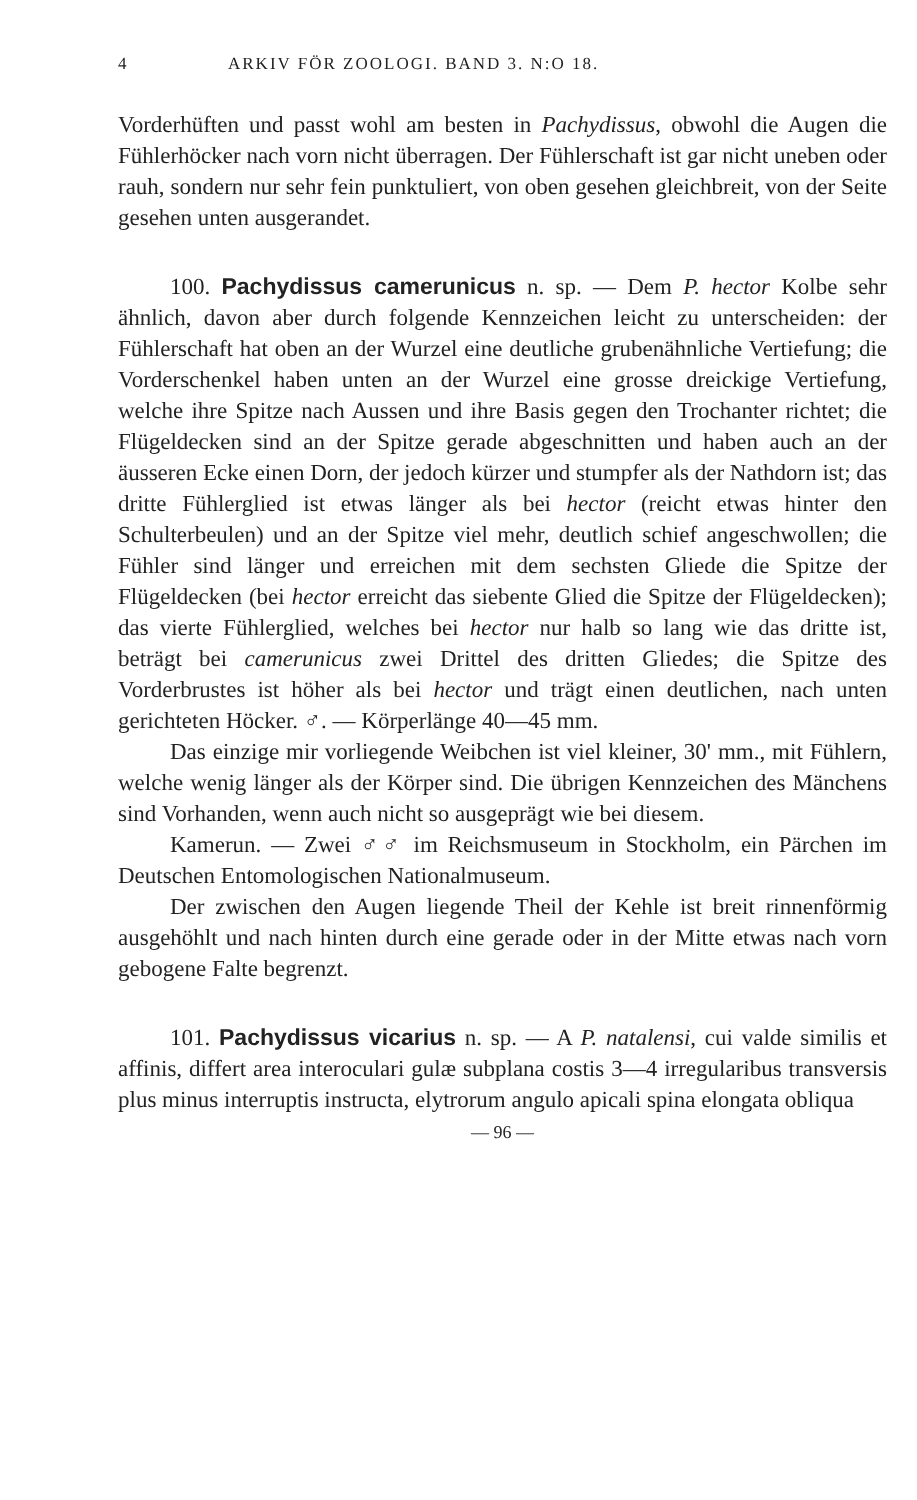4 ARKIV FÖR ZOOLOGI. BAND 3. N:O 18.
Vorderhüften und passt wohl am besten in Pachydissus, obwohl die Augen die Fühlerhöcker nach vorn nicht überragen. Der Fühlerschaft ist gar nicht uneben oder rauh, sondern nur sehr fein punktuliert, von oben gesehen gleichbreit, von der Seite gesehen unten ausgerandet.
100. Pachydissus camerunicus n. sp. — Dem P. hector Kolbe sehr ähnlich, davon aber durch folgende Kennzeichen leicht zu unterscheiden: der Fühlerschaft hat oben an der Wurzel eine deutliche grubenähnliche Vertiefung; die Vorderschenkel haben unten an der Wurzel eine grosse dreickige Vertiefung, welche ihre Spitze nach Aussen und ihre Basis gegen den Trochanter richtet; die Flügeldecken sind an der Spitze gerade abgeschnitten und haben auch an der äusseren Ecke einen Dorn, der jedoch kürzer und stumpfer als der Nathdorn ist; das dritte Fühlerglied ist etwas länger als bei hector (reicht etwas hinter den Schulterbeulen) und an der Spitze viel mehr, deutlich schief angeschwollen; die Fühler sind länger und erreichen mit dem sechsten Gliede die Spitze der Flügeldecken (bei hector erreicht das siebente Glied die Spitze der Flügeldecken); das vierte Fühlerglied, welches bei hector nur halb so lang wie das dritte ist, beträgt bei camerunicus zwei Drittel des dritten Gliedes; die Spitze des Vorderbrustes ist höher als bei hector und trägt einen deutlichen, nach unten gerichteten Höcker. ♂. — Körperlänge 40—45 mm.
Das einzige mir vorliegende Weibchen ist viel kleiner, 30' mm., mit Fühlern, welche wenig länger als der Körper sind. Die übrigen Kennzeichen des Mänchens sind Vorhanden, wenn auch nicht so ausgeprägt wie bei diesem.
Kamerun. — Zwei ♂♂ im Reichsmuseum in Stockholm, ein Pärchen im Deutschen Entomologischen Nationalmuseum.
Der zwischen den Augen liegende Theil der Kehle ist breit rinnenförmig ausgehöhlt und nach hinten durch eine gerade oder in der Mitte etwas nach vorn gebogene Falte begrenzt.
101. Pachydissus vicarius n. sp. — A P. natalensi, cui valde similis et affinis, differt area interoculari gulæ subplana costis 3—4 irregularibus transversis plus minus interruptis instructa, elytrorum angulo apicali spina elongata obliqua
— 96 —